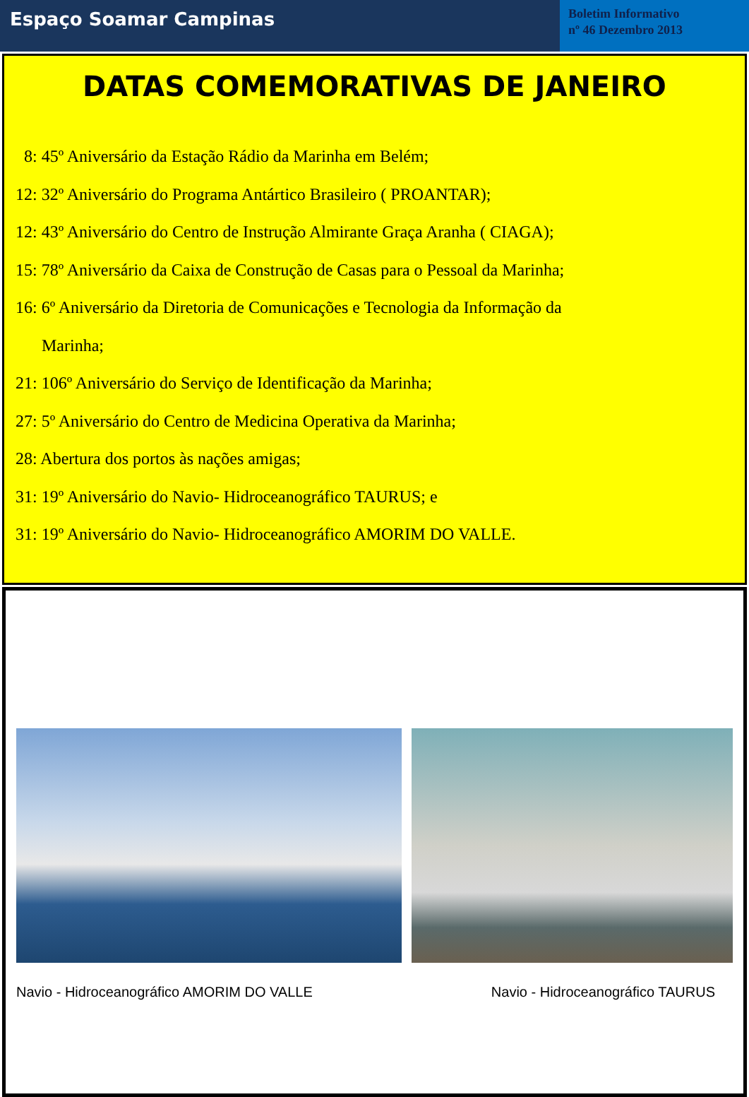Espaço Soamar Campinas
Boletim Informativo
nº 46 Dezembro 2013
DATAS COMEMORATIVAS DE JANEIRO
8: 45º Aniversário da Estação Rádio da Marinha em Belém;
12: 32º Aniversário do Programa Antártico Brasileiro ( PROANTAR);
12: 43º Aniversário do Centro de Instrução Almirante Graça Aranha ( CIAGA);
15: 78º Aniversário da Caixa de Construção de Casas para o Pessoal da Marinha;
16: 6º Aniversário da Diretoria de Comunicações e Tecnologia da Informação da
Marinha;
21: 106º Aniversário do Serviço de Identificação da Marinha;
27: 5º Aniversário do Centro de Medicina Operativa da Marinha;
28: Abertura dos portos às nações amigas;
31: 19º Aniversário do Navio- Hidroceanográfico TAURUS; e
31: 19º Aniversário do Navio- Hidroceanográfico AMORIM DO VALLE.
Navio - Hidroceanográfico AMORIM DO VALLE Navio - Hidroceanográfico TAURUS